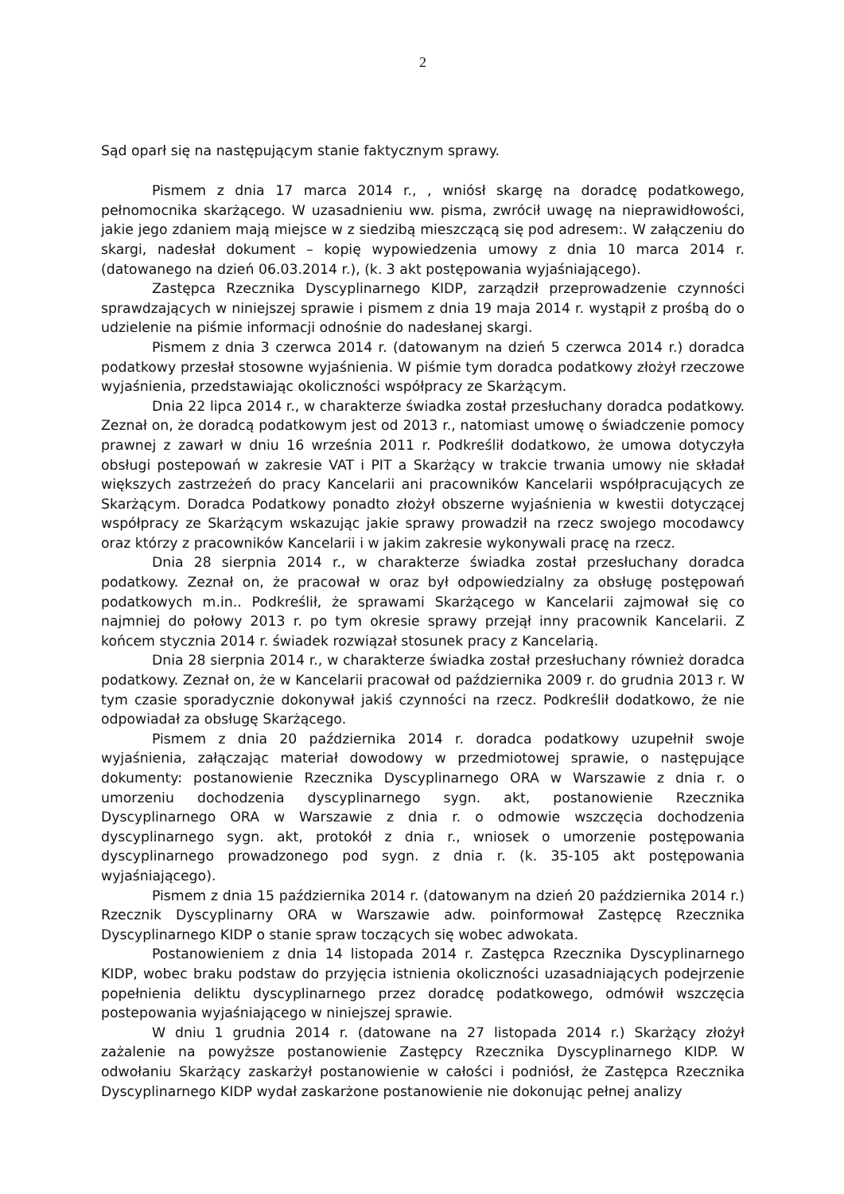2
Sąd oparł się na następującym stanie faktycznym sprawy.
Pismem z dnia 17 marca 2014 r., , wniósł skargę na doradcę podatkowego, pełnomocnika skarżącego. W uzasadnieniu ww. pisma, zwrócił uwagę na nieprawidłowości, jakie jego zdaniem mają miejsce w z siedzibą mieszczącą się pod adresem:. W załączeniu do skargi, nadesłał dokument – kopię wypowiedzenia umowy z dnia 10 marca 2014 r. (datowanego na dzień 06.03.2014 r.), (k. 3 akt postępowania wyjaśniającego).
Zastępca Rzecznika Dyscyplinarnego KIDP, zarządził przeprowadzenie czynności sprawdzających w niniejszej sprawie i pismem z dnia 19 maja 2014 r. wystąpił z prośbą do o udzielenie na piśmie informacji odnośnie do nadesłanej skargi.
Pismem z dnia 3 czerwca 2014 r. (datowanym na dzień 5 czerwca 2014 r.) doradca podatkowy przesłał stosowne wyjaśnienia. W piśmie tym doradca podatkowy złożył rzeczowe wyjaśnienia, przedstawiając okoliczności współpracy ze Skarżącym.
Dnia 22 lipca 2014 r., w charakterze świadka został przesłuchany doradca podatkowy. Zeznał on, że doradcą podatkowym jest od 2013 r., natomiast umowę o świadczenie pomocy prawnej z zawarł w dniu 16 września 2011 r. Podkreślił dodatkowo, że umowa dotyczyła obsługi postepowań w zakresie VAT i PIT a Skarżący w trakcie trwania umowy nie składał większych zastrzeżeń do pracy Kancelarii ani pracowników Kancelarii współpracujących ze Skarżącym. Doradca Podatkowy ponadto złożył obszerne wyjaśnienia w kwestii dotyczącej współpracy ze Skarżącym wskazując jakie sprawy prowadził na rzecz swojego mocodawcy oraz którzy z pracowników Kancelarii i w jakim zakresie wykonywali pracę na rzecz.
Dnia 28 sierpnia 2014 r., w charakterze świadka został przesłuchany doradca podatkowy. Zeznał on, że pracował w oraz był odpowiedzialny za obsługę postępowań podatkowych m.in.. Podkreślił, że sprawami Skarżącego w Kancelarii zajmował się co najmniej do połowy 2013 r. po tym okresie sprawy przejął inny pracownik Kancelarii. Z końcem stycznia 2014 r. świadek rozwiązał stosunek pracy z Kancelarią.
Dnia 28 sierpnia 2014 r., w charakterze świadka został przesłuchany również doradca podatkowy. Zeznał on, że w Kancelarii pracował od października 2009 r. do grudnia 2013 r. W tym czasie sporadycznie dokonywał jakiś czynności na rzecz. Podkreślił dodatkowo, że nie odpowiadał za obsługę Skarżącego.
Pismem z dnia 20 października 2014 r. doradca podatkowy uzupełnił swoje wyjaśnienia, załączając materiał dowodowy w przedmiotowej sprawie, o następujące dokumenty: postanowienie Rzecznika Dyscyplinarnego ORA w Warszawie z dnia r. o umorzeniu dochodzenia dyscyplinarnego sygn. akt, postanowienie Rzecznika Dyscyplinarnego ORA w Warszawie z dnia r. o odmowie wszczęcia dochodzenia dyscyplinarnego sygn. akt, protokół z dnia r., wniosek o umorzenie postępowania dyscyplinarnego prowadzonego pod sygn. z dnia r. (k. 35-105 akt postępowania wyjaśniającego).
Pismem z dnia 15 października 2014 r. (datowanym na dzień 20 października 2014 r.) Rzecznik Dyscyplinarny ORA w Warszawie adw. poinformował Zastępcę Rzecznika Dyscyplinarnego KIDP o stanie spraw toczących się wobec adwokata.
Postanowieniem z dnia 14 listopada 2014 r. Zastępca Rzecznika Dyscyplinarnego KIDP, wobec braku podstaw do przyjęcia istnienia okoliczności uzasadniających podejrzenie popełnienia deliktu dyscyplinarnego przez doradcę podatkowego, odmówił wszczęcia postepowania wyjaśniającego w niniejszej sprawie.
W dniu 1 grudnia 2014 r. (datowane na 27 listopada 2014 r.) Skarżący złożył zażalenie na powyższe postanowienie Zastępcy Rzecznika Dyscyplinarnego KIDP. W odwołaniu Skarżący zaskarżył postanowienie w całości i podniósł, że Zastępca Rzecznika Dyscyplinarnego KIDP wydał zaskarżone postanowienie nie dokonując pełnej analizy